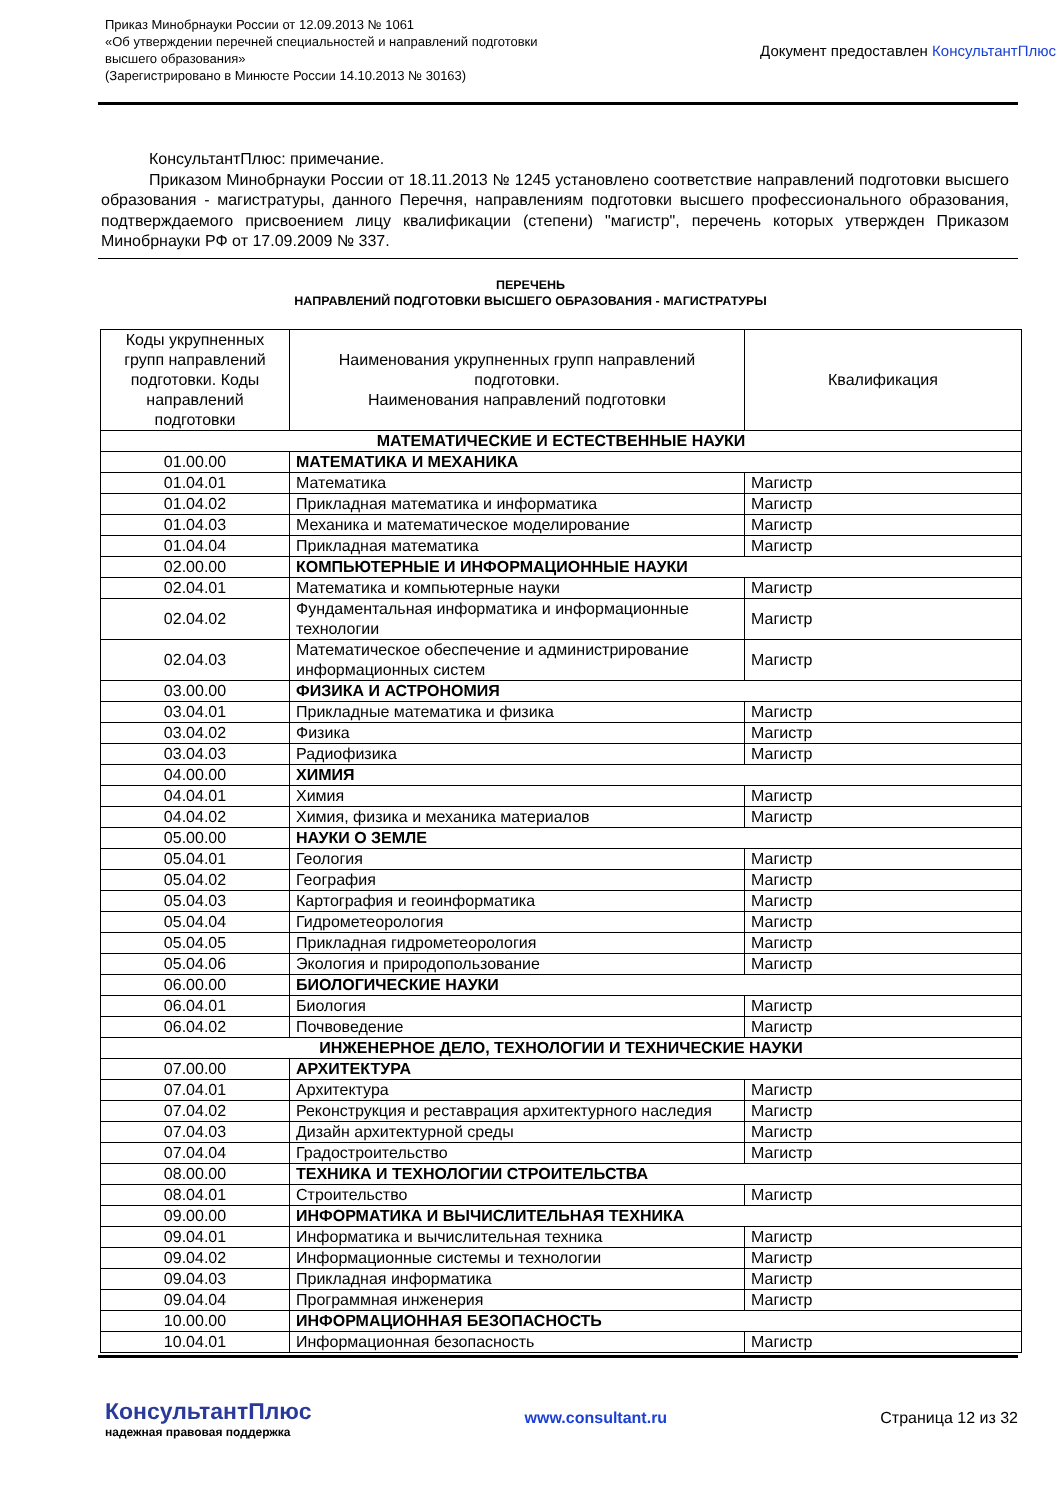Приказ Минобрнауки России от 12.09.2013 № 1061
«Об утверждении перечней специальностей и направлений подготовки
высшего образования»
(Зарегистрировано в Минюсте России 14.10.2013 № 30163)
Документ предоставлен КонсультантПлюс
КонсультантПлюс: примечание.
Приказом Минобрнауки России от 18.11.2013 № 1245 установлено соответствие направлений подготовки высшего образования - магистратуры, данного Перечня, направлениям подготовки высшего профессионального образования, подтверждаемого присвоением лицу квалификации (степени) "магистр", перечень которых утвержден Приказом Минобрнауки РФ от 17.09.2009 № 337.
ПЕРЕЧЕНЬ
НАПРАВЛЕНИЙ ПОДГОТОВКИ ВЫСШЕГО ОБРАЗОВАНИЯ - МАГИСТРАТУРЫ
| Коды укрупненных групп направлений подготовки. Коды направлений подготовки | Наименования укрупненных групп направлений подготовки. Наименования направлений подготовки | Квалификация |
| --- | --- | --- |
| МАТЕМАТИЧЕСКИЕ И ЕСТЕСТВЕННЫЕ НАУКИ | | |
| 01.00.00 | МАТЕМАТИКА И МЕХАНИКА | |
| 01.04.01 | Математика | Магистр |
| 01.04.02 | Прикладная математика и информатика | Магистр |
| 01.04.03 | Механика и математическое моделирование | Магистр |
| 01.04.04 | Прикладная математика | Магистр |
| 02.00.00 | КОМПЬЮТЕРНЫЕ И ИНФОРМАЦИОННЫЕ НАУКИ | |
| 02.04.01 | Математика и компьютерные науки | Магистр |
| 02.04.02 | Фундаментальная информатика и информационные технологии | Магистр |
| 02.04.03 | Математическое обеспечение и администрирование информационных систем | Магистр |
| 03.00.00 | ФИЗИКА И АСТРОНОМИЯ | |
| 03.04.01 | Прикладные математика и физика | Магистр |
| 03.04.02 | Физика | Магистр |
| 03.04.03 | Радиофизика | Магистр |
| 04.00.00 | ХИМИЯ | |
| 04.04.01 | Химия | Магистр |
| 04.04.02 | Химия, физика и механика материалов | Магистр |
| 05.00.00 | НАУКИ О ЗЕМЛЕ | |
| 05.04.01 | Геология | Магистр |
| 05.04.02 | География | Магистр |
| 05.04.03 | Картография и геоинформатика | Магистр |
| 05.04.04 | Гидрометеорология | Магистр |
| 05.04.05 | Прикладная гидрометеорология | Магистр |
| 05.04.06 | Экология и природопользование | Магистр |
| 06.00.00 | БИОЛОГИЧЕСКИЕ НАУКИ | |
| 06.04.01 | Биология | Магистр |
| 06.04.02 | Почвоведение | Магистр |
| ИНЖЕНЕРНОЕ ДЕЛО, ТЕХНОЛОГИИ И ТЕХНИЧЕСКИЕ НАУКИ | | |
| 07.00.00 | АРХИТЕКТУРА | |
| 07.04.01 | Архитектура | Магистр |
| 07.04.02 | Реконструкция и реставрация архитектурного наследия | Магистр |
| 07.04.03 | Дизайн архитектурной среды | Магистр |
| 07.04.04 | Градостроительство | Магистр |
| 08.00.00 | ТЕХНИКА И ТЕХНОЛОГИИ СТРОИТЕЛЬСТВА | |
| 08.04.01 | Строительство | Магистр |
| 09.00.00 | ИНФОРМАТИКА И ВЫЧИСЛИТЕЛЬНАЯ ТЕХНИКА | |
| 09.04.01 | Информатика и вычислительная техника | Магистр |
| 09.04.02 | Информационные системы и технологии | Магистр |
| 09.04.03 | Прикладная информатика | Магистр |
| 09.04.04 | Программная инженерия | Магистр |
| 10.00.00 | ИНФОРМАЦИОННАЯ БЕЗОПАСНОСТЬ | |
| 10.04.01 | Информационная безопасность | Магистр |
КонсультантПлюс
надежная правовая поддержка
www.consultant.ru Страница 12 из 32